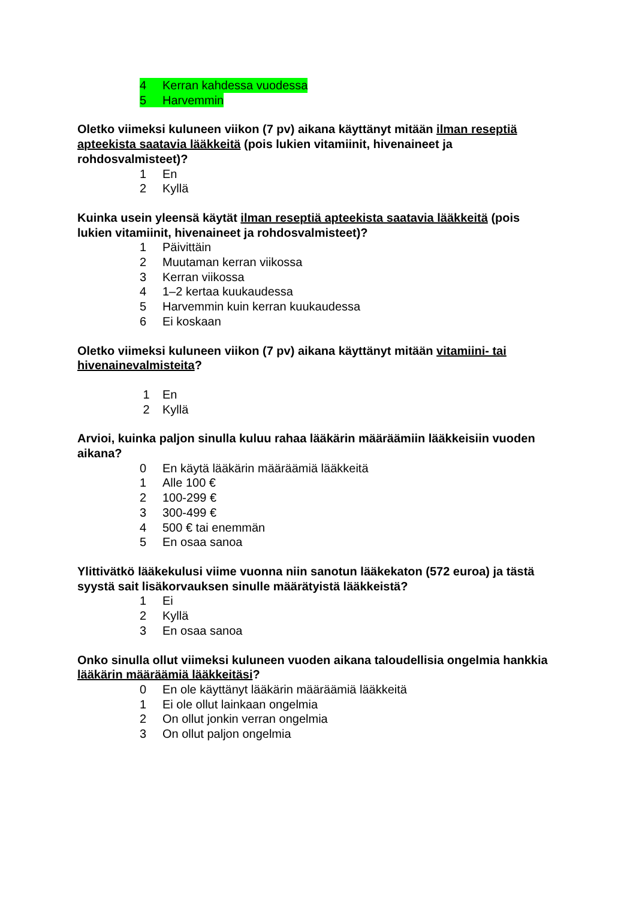4 Kerran kahdessa vuodessa
5 Harvemmin
Oletko viimeksi kuluneen viikon (7 pv) aikana käyttänyt mitään ilman reseptiä apteekista saatavia lääkkeitä (pois lukien vitamiinit, hivenaineet ja rohdosvalmisteet)?
1 En
2 Kyllä
Kuinka usein yleensä käytät ilman reseptiä apteekista saatavia lääkkeitä (pois lukien vitamiinit, hivenaineet ja rohdosvalmisteet)?
1 Päivittäin
2 Muutaman kerran viikossa
3 Kerran viikossa
4 1–2 kertaa kuukaudessa
5 Harvemmin kuin kerran kuukaudessa
6 Ei koskaan
Oletko viimeksi kuluneen viikon (7 pv) aikana käyttänyt mitään vitamiini- tai hivenainevalmisteita?
1 En
2 Kyllä
Arvioi, kuinka paljon sinulla kuluu rahaa lääkärin määräämiin lääkkeisiin vuoden aikana?
0 En käytä lääkärin määräämiä lääkkeitä
1 Alle 100 €
2 100-299 €
3 300-499 €
4 500 € tai enemmän
5 En osaa sanoa
Ylittivätkö lääkekulusi viime vuonna niin sanotun lääkekaton (572 euroa) ja tästä syystä sait lisäkorvauksen sinulle määrätyistä lääkkeistä?
1 Ei
2 Kyllä
3 En osaa sanoa
Onko sinulla ollut viimeksi kuluneen vuoden aikana taloudellisia ongelmia hankkia lääkärin määräämiä lääkkeitäsi?
0 En ole käyttänyt lääkärin määräämiä lääkkeitä
1 Ei ole ollut lainkaan ongelmia
2 On ollut jonkin verran ongelmia
3 On ollut paljon ongelmia